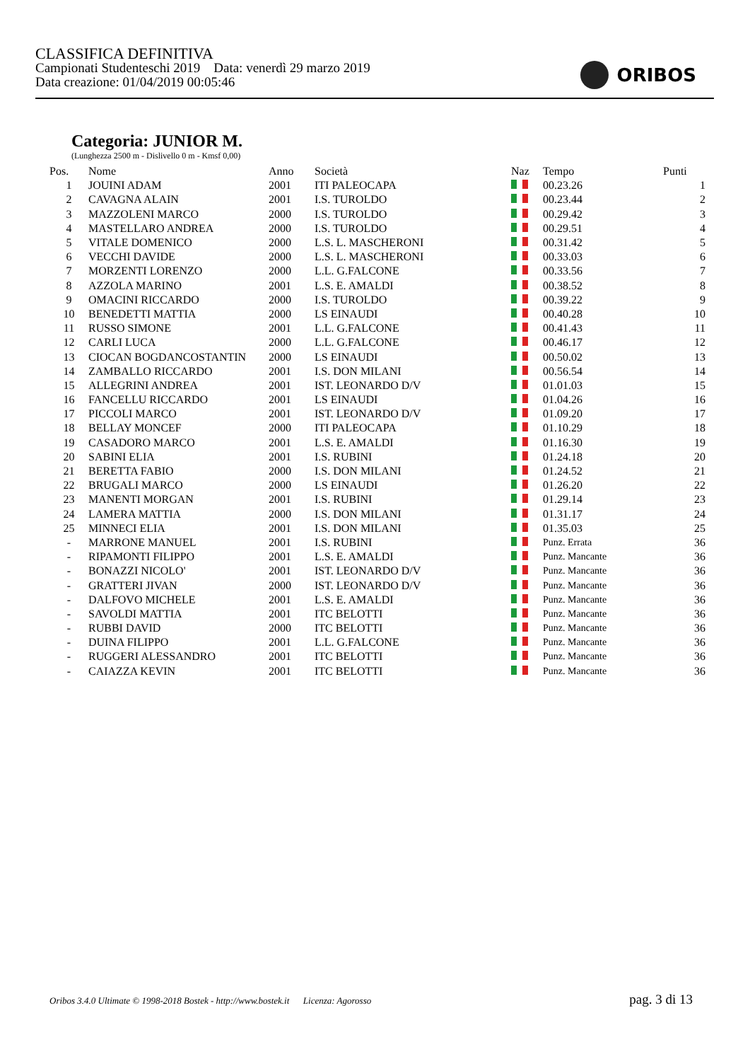CLASSIFICA DEFINITIVA
Campionati Studenteschi 2019 Data: venerdì 29 marzo 2019
Data creazione: 01/04/2019 00:05:46
ORIBOS
Categoria: JUNIOR M.
(Lunghezza 2500 m - Dislivello 0 m - Kmsf 0,00)
| Pos. | Nome | Anno | Società | Naz | Tempo | Punti |
| --- | --- | --- | --- | --- | --- | --- |
| 1 | JOUINI ADAM | 2001 | ITI PALEOCAPA | | 00.23.26 | 1 |
| 2 | CAVAGNA ALAIN | 2001 | I.S. TUROLDO | | 00.23.44 | 2 |
| 3 | MAZZOLENI MARCO | 2000 | I.S. TUROLDO | | 00.29.42 | 3 |
| 4 | MASTELLARO ANDREA | 2000 | I.S. TUROLDO | | 00.29.51 | 4 |
| 5 | VITALE DOMENICO | 2000 | L.S. L. MASCHERONI | | 00.31.42 | 5 |
| 6 | VECCHI DAVIDE | 2000 | L.S. L. MASCHERONI | | 00.33.03 | 6 |
| 7 | MORZENTI LORENZO | 2000 | L.L. G.FALCONE | | 00.33.56 | 7 |
| 8 | AZZOLA MARINO | 2001 | L.S. E. AMALDI | | 00.38.52 | 8 |
| 9 | OMACINI RICCARDO | 2000 | I.S. TUROLDO | | 00.39.22 | 9 |
| 10 | BENEDETTI MATTIA | 2000 | LS EINAUDI | | 00.40.28 | 10 |
| 11 | RUSSO SIMONE | 2001 | L.L. G.FALCONE | | 00.41.43 | 11 |
| 12 | CARLI LUCA | 2000 | L.L. G.FALCONE | | 00.46.17 | 12 |
| 13 | CIOCAN BOGDANCOSTANTIN | 2000 | LS EINAUDI | | 00.50.02 | 13 |
| 14 | ZAMBALLO RICCARDO | 2001 | I.S. DON MILANI | | 00.56.54 | 14 |
| 15 | ALLEGRINI ANDREA | 2001 | IST. LEONARDO D/V | | 01.01.03 | 15 |
| 16 | FANCELLU RICCARDO | 2001 | LS EINAUDI | | 01.04.26 | 16 |
| 17 | PICCOLI MARCO | 2001 | IST. LEONARDO D/V | | 01.09.20 | 17 |
| 18 | BELLAY MONCEF | 2000 | ITI PALEOCAPA | | 01.10.29 | 18 |
| 19 | CASADORO MARCO | 2001 | L.S. E. AMALDI | | 01.16.30 | 19 |
| 20 | SABINI ELIA | 2001 | I.S. RUBINI | | 01.24.18 | 20 |
| 21 | BERETTA FABIO | 2000 | I.S. DON MILANI | | 01.24.52 | 21 |
| 22 | BRUGALI MARCO | 2000 | LS EINAUDI | | 01.26.20 | 22 |
| 23 | MANENTI MORGAN | 2001 | I.S. RUBINI | | 01.29.14 | 23 |
| 24 | LAMERA MATTIA | 2000 | I.S. DON MILANI | | 01.31.17 | 24 |
| 25 | MINNECI ELIA | 2001 | I.S. DON MILANI | | 01.35.03 | 25 |
| - | MARRONE MANUEL | 2001 | I.S. RUBINI | | Punz. Errata | 36 |
| - | RIPAMONTI FILIPPO | 2001 | L.S. E. AMALDI | | Punz. Mancante | 36 |
| - | BONAZZI NICOLO' | 2001 | IST. LEONARDO D/V | | Punz. Mancante | 36 |
| - | GRATTERI JIVAN | 2000 | IST. LEONARDO D/V | | Punz. Mancante | 36 |
| - | DALFOVO MICHELE | 2001 | L.S. E. AMALDI | | Punz. Mancante | 36 |
| - | SAVOLDI MATTIA | 2001 | ITC BELOTTI | | Punz. Mancante | 36 |
| - | RUBBI DAVID | 2000 | ITC BELOTTI | | Punz. Mancante | 36 |
| - | DUINA FILIPPO | 2001 | L.L. G.FALCONE | | Punz. Mancante | 36 |
| - | RUGGERI ALESSANDRO | 2001 | ITC BELOTTI | | Punz. Mancante | 36 |
| - | CAIAZZA KEVIN | 2001 | ITC BELOTTI | | Punz. Mancante | 36 |
Oribos 3.4.0 Ultimate © 1998-2018 Bostek - http://www.bostek.it Licenza: Agorosso pag. 3 di 13